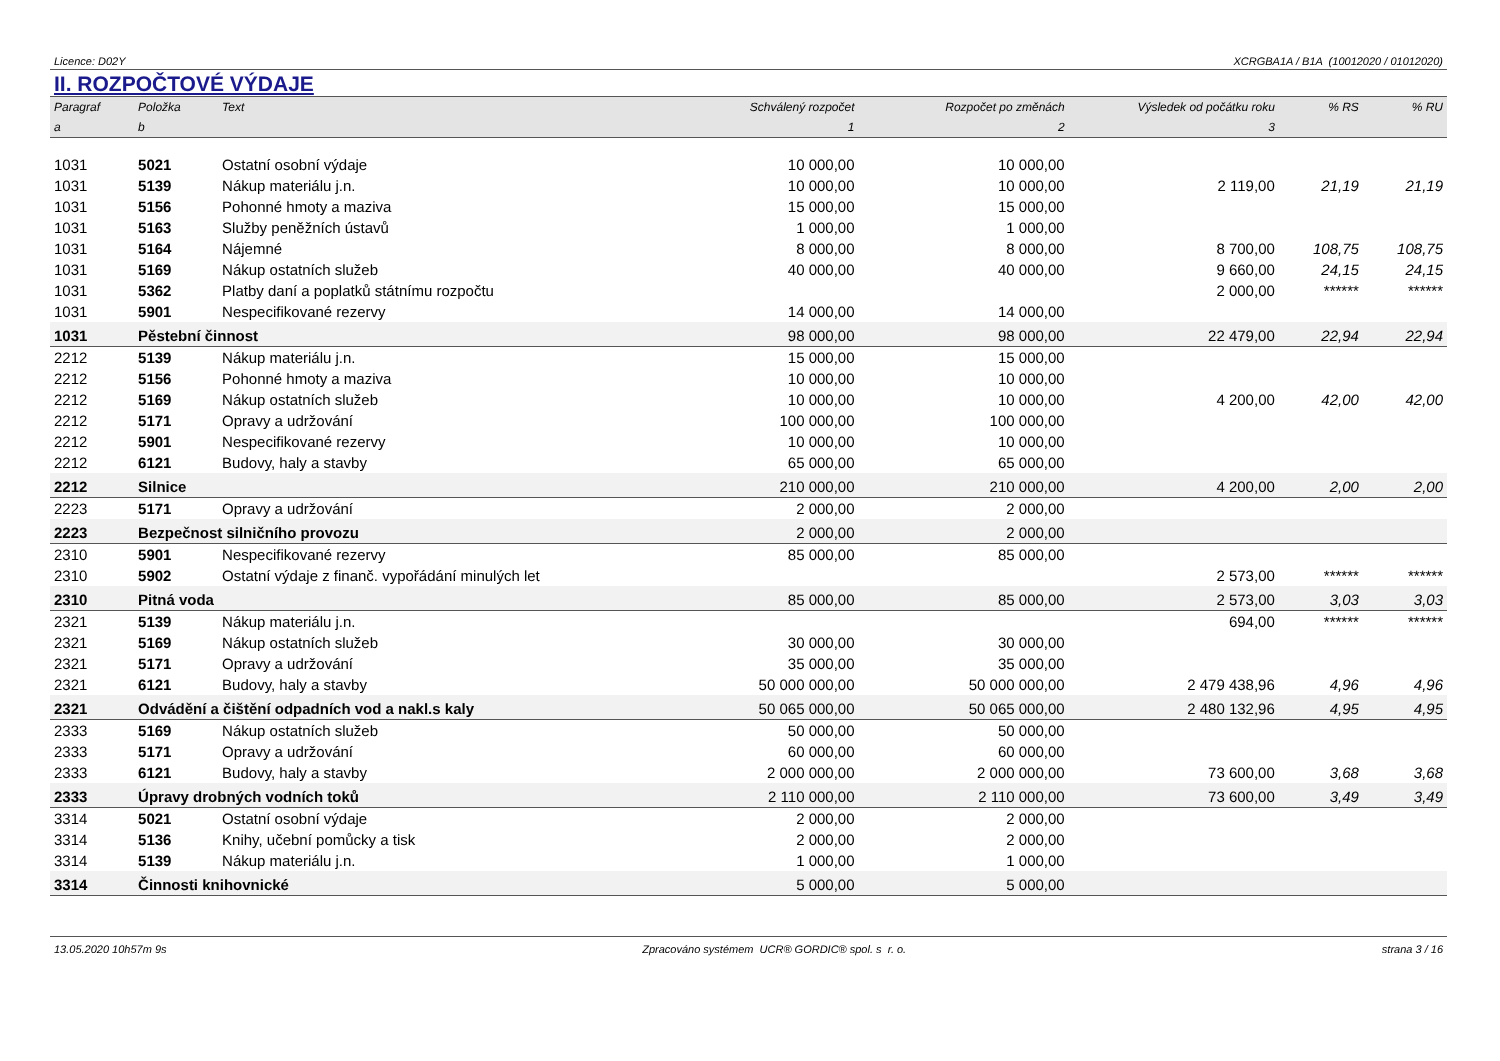Licence: D02Y XCRGBA1A / B1A (10012020 / 01012020)
II. ROZPOČTOVÉ VÝDAJE
| Paragraf | Položka | Text | Schválený rozpočet | Rozpočet po změnách | Výsledek od počátku roku | % RS | % RU |
| --- | --- | --- | --- | --- | --- | --- | --- |
| a | b | | 1 | 2 | 3 | | |
| 1031 | 5021 | Ostatní osobní výdaje | 10 000,00 | 10 000,00 | | | |
| 1031 | 5139 | Nákup materiálu j.n. | 10 000,00 | 10 000,00 | 2 119,00 | 21,19 | 21,19 |
| 1031 | 5156 | Pohonné hmoty a maziva | 15 000,00 | 15 000,00 | | | |
| 1031 | 5163 | Služby peněžních ústavů | 1 000,00 | 1 000,00 | | | |
| 1031 | 5164 | Nájemné | 8 000,00 | 8 000,00 | 8 700,00 | 108,75 | 108,75 |
| 1031 | 5169 | Nákup ostatních služeb | 40 000,00 | 40 000,00 | 9 660,00 | 24,15 | 24,15 |
| 1031 | 5362 | Platby daní a poplatků státnímu rozpočtu | | | 2 000,00 | ****** | ****** |
| 1031 | 5901 | Nespecifikované rezervy | 14 000,00 | 14 000,00 | | | |
| 1031 | Pěstební činnost | | 98 000,00 | 98 000,00 | 22 479,00 | 22,94 | 22,94 |
| 2212 | 5139 | Nákup materiálu j.n. | 15 000,00 | 15 000,00 | | | |
| 2212 | 5156 | Pohonné hmoty a maziva | 10 000,00 | 10 000,00 | | | |
| 2212 | 5169 | Nákup ostatních služeb | 10 000,00 | 10 000,00 | 4 200,00 | 42,00 | 42,00 |
| 2212 | 5171 | Opravy a udržování | 100 000,00 | 100 000,00 | | | |
| 2212 | 5901 | Nespecifikované rezervy | 10 000,00 | 10 000,00 | | | |
| 2212 | 6121 | Budovy, haly a stavby | 65 000,00 | 65 000,00 | | | |
| 2212 | Silnice | | 210 000,00 | 210 000,00 | 4 200,00 | 2,00 | 2,00 |
| 2223 | 5171 | Opravy a udržování | 2 000,00 | 2 000,00 | | | |
| 2223 | Bezpečnost silničního provozu | | 2 000,00 | 2 000,00 | | | |
| 2310 | 5901 | Nespecifikované rezervy | 85 000,00 | 85 000,00 | | | |
| 2310 | 5902 | Ostatní výdaje z finanč. vypořádání minulých let | | | 2 573,00 | ****** | ****** |
| 2310 | Pitná voda | | 85 000,00 | 85 000,00 | 2 573,00 | 3,03 | 3,03 |
| 2321 | 5139 | Nákup materiálu j.n. | | | 694,00 | ****** | ****** |
| 2321 | 5169 | Nákup ostatních služeb | 30 000,00 | 30 000,00 | | | |
| 2321 | 5171 | Opravy a udržování | 35 000,00 | 35 000,00 | | | |
| 2321 | 6121 | Budovy, haly a stavby | 50 000 000,00 | 50 000 000,00 | 2 479 438,96 | 4,96 | 4,96 |
| 2321 | Odvádění a čištění odpadních vod a nakl.s kaly | | 50 065 000,00 | 50 065 000,00 | 2 480 132,96 | 4,95 | 4,95 |
| 2333 | 5169 | Nákup ostatních služeb | 50 000,00 | 50 000,00 | | | |
| 2333 | 5171 | Opravy a udržování | 60 000,00 | 60 000,00 | | | |
| 2333 | 6121 | Budovy, haly a stavby | 2 000 000,00 | 2 000 000,00 | 73 600,00 | 3,68 | 3,68 |
| 2333 | Úpravy drobných vodních toků | | 2 110 000,00 | 2 110 000,00 | 73 600,00 | 3,49 | 3,49 |
| 3314 | 5021 | Ostatní osobní výdaje | 2 000,00 | 2 000,00 | | | |
| 3314 | 5136 | Knihy, učební pomůcky a tisk | 2 000,00 | 2 000,00 | | | |
| 3314 | 5139 | Nákup materiálu j.n. | 1 000,00 | 1 000,00 | | | |
| 3314 | Činnosti knihovnické | | 5 000,00 | 5 000,00 | | | |
13.05.2020 10h57m 9s Zpracováno systémem UCR® GORDIC® spol. s r. o. strana 3 / 16